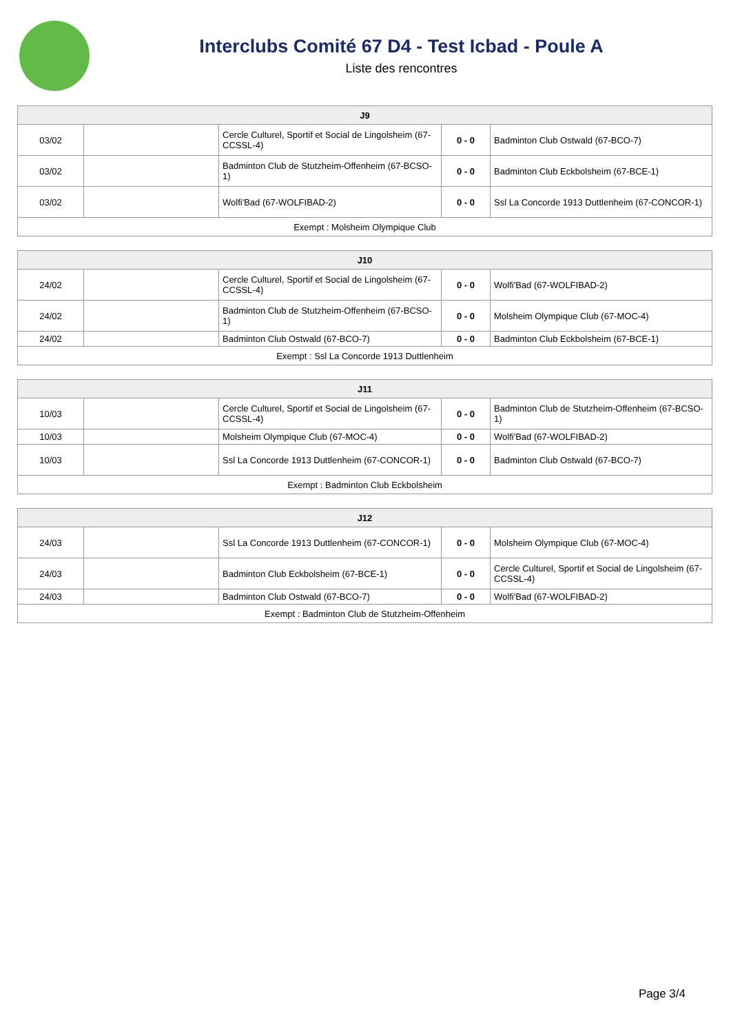Interclubs Comité 67 D4 - Test Icbad - Poule A
Liste des rencontres
| J9 | | | | |
| --- | --- | --- | --- | --- |
| 03/02 | | Cercle Culturel, Sportif et Social de Lingolsheim (67-CCSSL-4) | 0 - 0 | Badminton Club Ostwald (67-BCO-7) |
| 03/02 | | Badminton Club de Stutzheim-Offenheim (67-BCSO-1) | 0 - 0 | Badminton Club Eckbolsheim (67-BCE-1) |
| 03/02 | | Wolfi'Bad (67-WOLFIBAD-2) | 0 - 0 | Ssl La Concorde 1913 Duttlenheim (67-CONCOR-1) |
| Exempt : Molsheim Olympique Club | | | | |
| J10 | | | | |
| --- | --- | --- | --- | --- |
| 24/02 | | Cercle Culturel, Sportif et Social de Lingolsheim (67-CCSSL-4) | 0 - 0 | Wolfi'Bad (67-WOLFIBAD-2) |
| 24/02 | | Badminton Club de Stutzheim-Offenheim (67-BCSO-1) | 0 - 0 | Molsheim Olympique Club (67-MOC-4) |
| 24/02 | | Badminton Club Ostwald (67-BCO-7) | 0 - 0 | Badminton Club Eckbolsheim (67-BCE-1) |
| Exempt : Ssl La Concorde 1913 Duttlenheim | | | | |
| J11 | | | | |
| --- | --- | --- | --- | --- |
| 10/03 | | Cercle Culturel, Sportif et Social de Lingolsheim (67-CCSSL-4) | 0 - 0 | Badminton Club de Stutzheim-Offenheim (67-BCSO-1) |
| 10/03 | | Molsheim Olympique Club (67-MOC-4) | 0 - 0 | Wolfi'Bad (67-WOLFIBAD-2) |
| 10/03 | | Ssl La Concorde 1913 Duttlenheim (67-CONCOR-1) | 0 - 0 | Badminton Club Ostwald (67-BCO-7) |
| Exempt : Badminton Club Eckbolsheim | | | | |
| J12 | | | | |
| --- | --- | --- | --- | --- |
| 24/03 | | Ssl La Concorde 1913 Duttlenheim (67-CONCOR-1) | 0 - 0 | Molsheim Olympique Club (67-MOC-4) |
| 24/03 | | Badminton Club Eckbolsheim (67-BCE-1) | 0 - 0 | Cercle Culturel, Sportif et Social de Lingolsheim (67-CCSSL-4) |
| 24/03 | | Badminton Club Ostwald (67-BCO-7) | 0 - 0 | Wolfi'Bad (67-WOLFIBAD-2) |
| Exempt : Badminton Club de Stutzheim-Offenheim | | | | |
Page 3/4